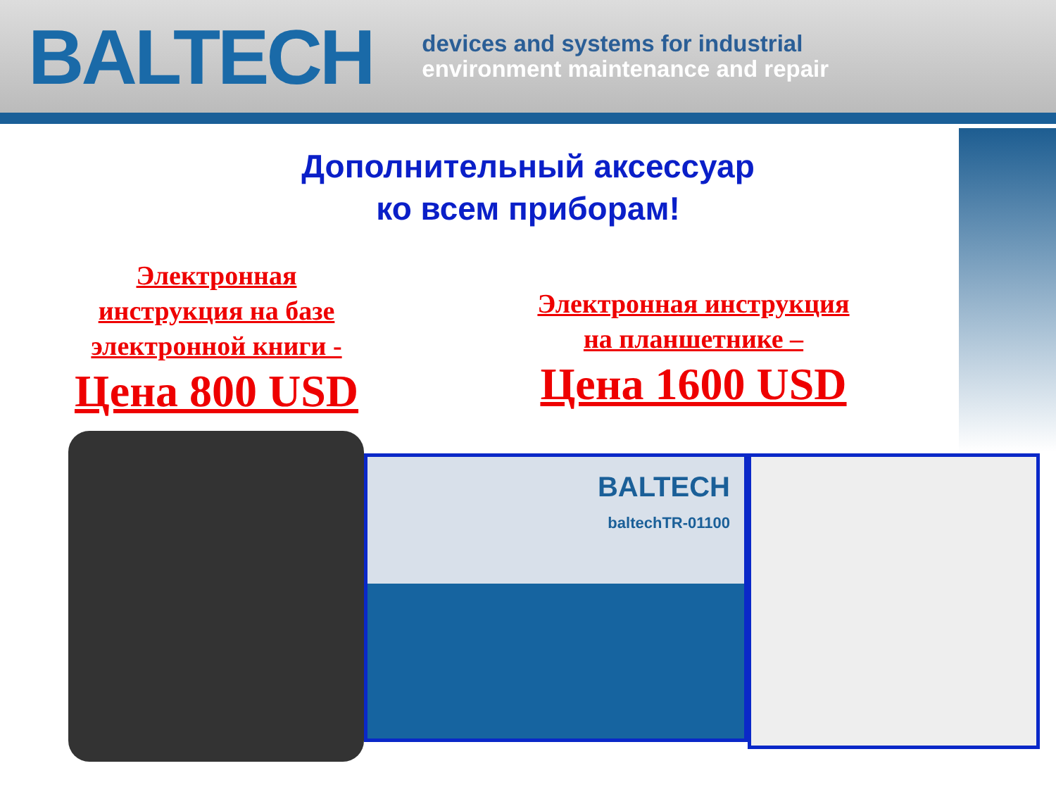BALTECH
devices and systems for industrial
environment maintenance and repair
Дополнительный аксессуар
ко всем приборам!
Электронная
инструкция на базе
электронной книги -
Цена 800 USD
Электронная инструкция
на планшетнике –
Цена 1600 USD
BALTECH
baltechTR-01100